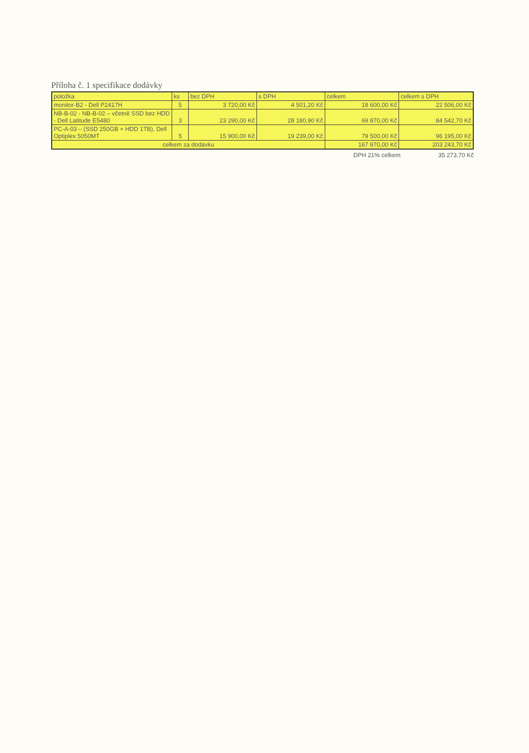Příloha č. 1 specifikace dodávky
| položka | ks | bez DPH | s DPH | celkem | celkem s DPH |
| --- | --- | --- | --- | --- | --- |
| monitor-B2 - Dell P2417H | 5 | 3 720,00 Kč | 4 501,20 Kč | 18 600,00 Kč | 22 506,00 Kč |
| NB-B-02 - NB-B-02 – včetně SSD bez HDD - Dell Latitude E5480 | 3 | 23 290,00 Kč | 28 180,90 Kč | 69 870,00 Kč | 84 542,70 Kč |
| PC-A-03 – (SSD 250GB + HDD 1TB), Dell Optiplex 5050MT | 5 | 15 900,00 Kč | 19 239,00 Kč | 79 500,00 Kč | 96 195,00 Kč |
| celkem za dodávku | | | | 167 970,00 Kč | 203 243,70 Kč |
DPH 21% celkem 35 273,70 Kč